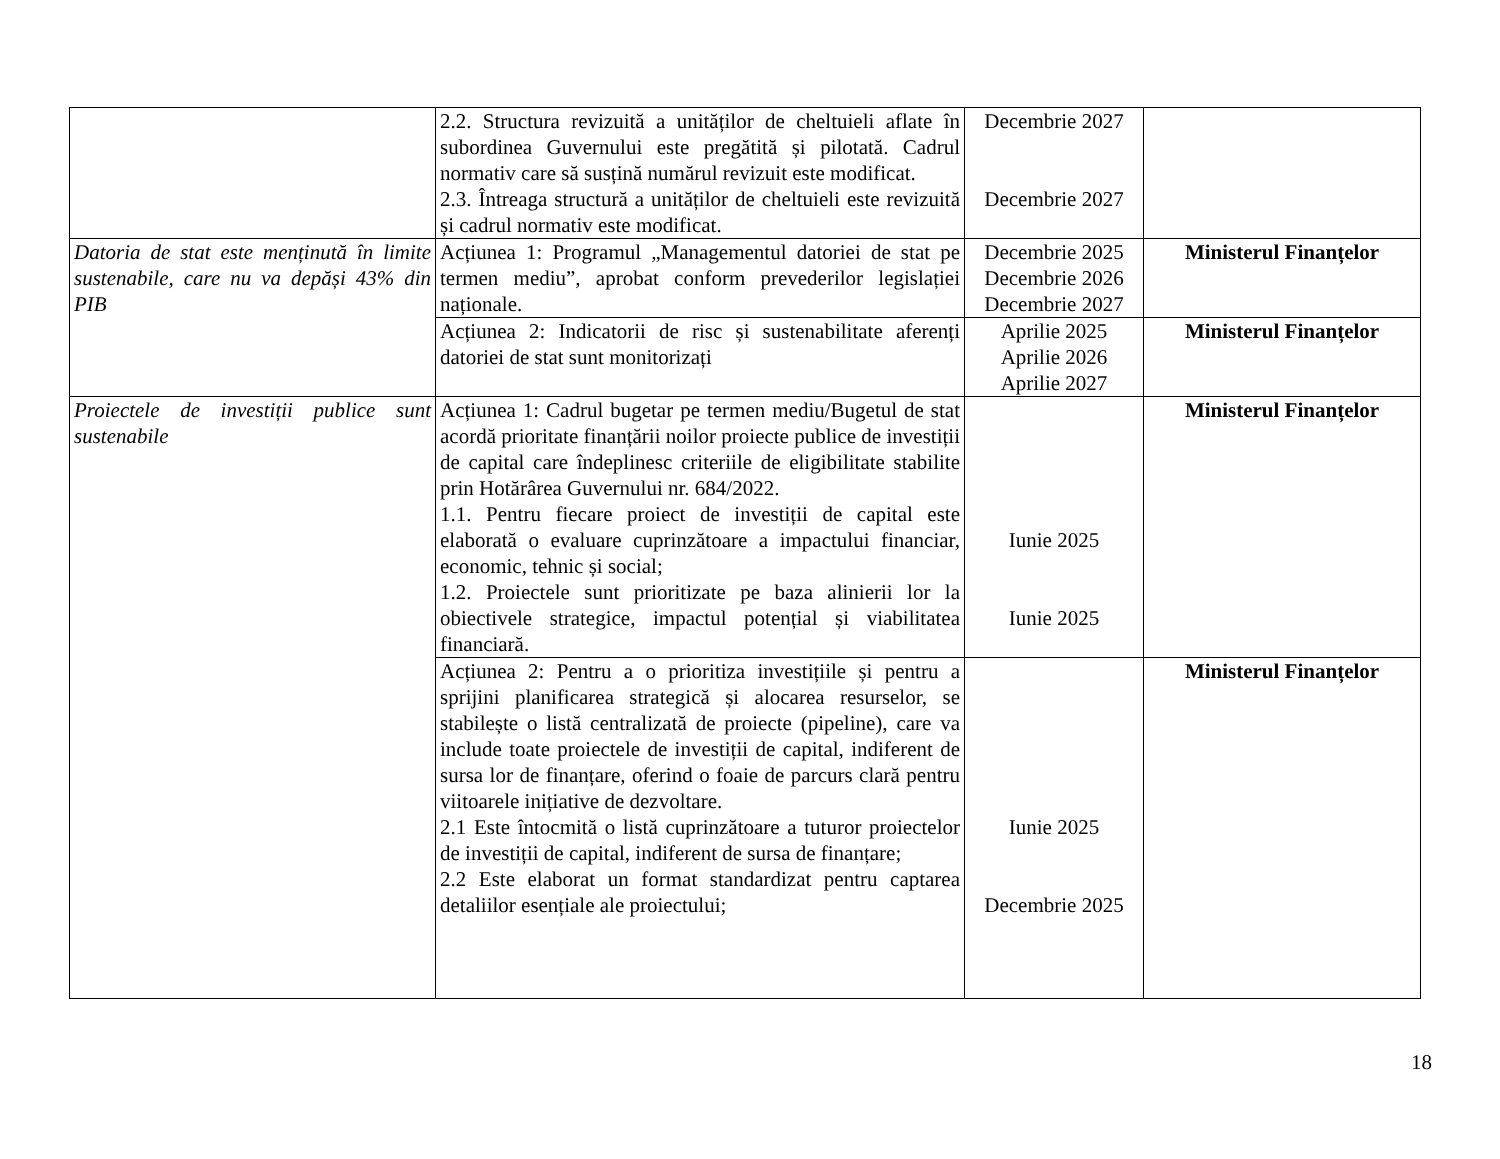| | 2.2. Structura revizuită a unităților de cheltuieli aflate în subordinea Guvernului este pregătită și pilotată. Cadrul normativ care să susțină numărul revizuit este modificat. 2.3. Întreaga structură a unităților de cheltuieli este revizuită și cadrul normativ este modificat. | Decembrie 2027 Decembrie 2027 | |
| Datoria de stat este menținută în limite sustenabile, care nu va depăși 43% din PIB | Acțiunea 1: Programul „Managementul datoriei de stat pe termen mediu”, aprobat conform prevederilor legislației naționale. | Decembrie 2025 Decembrie 2026 Decembrie 2027 | Ministerul Finanțelor |
| | Acțiunea 2: Indicatorii de risc și sustenabilitate aferenți datoriei de stat sunt monitorizați | Aprilie 2025 Aprilie 2026 Aprilie 2027 | Ministerul Finanțelor |
| Proiectele de investiții publice sunt sustenabile | Acțiunea 1: Cadrul bugetar pe termen mediu/Bugetul de stat acordă prioritate finanțării noilor proiecte publice de investiții de capital care îndeplinesc criteriile de eligibilitate stabilite prin Hotărârea Guvernului nr. 684/2022. 1.1. Pentru fiecare proiect de investiții de capital este elaborată o evaluare cuprinzătoare a impactului financiar, economic, tehnic și social; 1.2. Proiectele sunt prioritizate pe baza alinierii lor la obiectivele strategice, impactul potențial și viabilitatea financiară. | Iunie 2025 Iunie 2025 | Ministerul Finanțelor |
| | Acțiunea 2: Pentru a o prioritiza investițiile și pentru a sprijini planificarea strategică și alocarea resurselor, se stabilește o listă centralizată de proiecte (pipeline), care va include toate proiectele de investiții de capital, indiferent de sursa lor de finanțare, oferind o foaie de parcurs clară pentru viitoarele inițiative de dezvoltare. 2.1 Este întocmită o listă cuprinzătoare a tuturor proiectelor de investiții de capital, indiferent de sursa de finanțare; 2.2 Este elaborat un format standardizat pentru captarea detaliilor esențiale ale proiectului; | Iunie 2025 Decembrie 2025 | Ministerul Finanțelor |
18